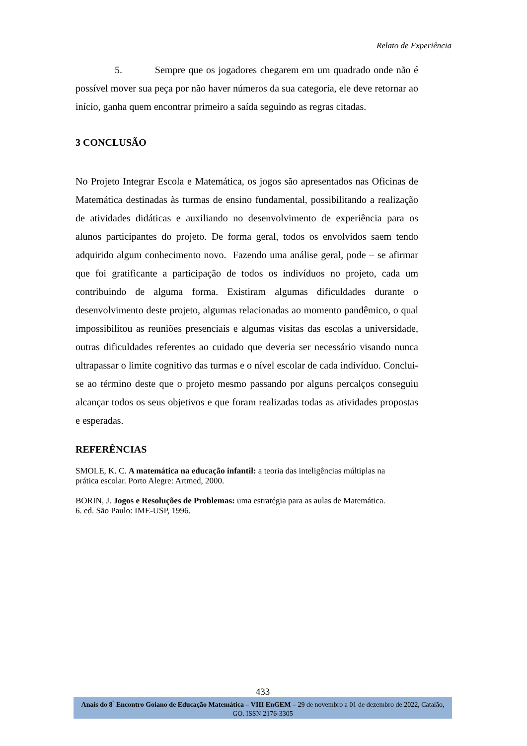Relato de Experiência
5. Sempre que os jogadores chegarem em um quadrado onde não é possível mover sua peça por não haver números da sua categoria, ele deve retornar ao início, ganha quem encontrar primeiro a saída seguindo as regras citadas.
3 CONCLUSÃO
No Projeto Integrar Escola e Matemática, os jogos são apresentados nas Oficinas de Matemática destinadas às turmas de ensino fundamental, possibilitando a realização de atividades didáticas e auxiliando no desenvolvimento de experiência para os alunos participantes do projeto. De forma geral, todos os envolvidos saem tendo adquirido algum conhecimento novo. Fazendo uma análise geral, pode – se afirmar que foi gratificante a participação de todos os indivíduos no projeto, cada um contribuindo de alguma forma. Existiram algumas dificuldades durante o desenvolvimento deste projeto, algumas relacionadas ao momento pandêmico, o qual impossibilitou as reuniões presenciais e algumas visitas das escolas a universidade, outras dificuldades referentes ao cuidado que deveria ser necessário visando nunca ultrapassar o limite cognitivo das turmas e o nível escolar de cada indivíduo. Conclui-se ao término deste que o projeto mesmo passando por alguns percalços conseguiu alcançar todos os seus objetivos e que foram realizadas todas as atividades propostas e esperadas.
REFERÊNCIAS
SMOLE, K. C. A matemática na educação infantil: a teoria das inteligências múltiplas na prática escolar. Porto Alegre: Artmed, 2000.
BORIN, J. Jogos e Resoluções de Problemas: uma estratégia para as aulas de Matemática. 6. ed. São Paulo: IME-USP, 1996.
433
Anais do 8<sup>º</sup> Encontro Goiano de Educação Matemática – VIII EnGEM – 29 de novembro a 01 de dezembro de 2022, Catalão, GO. ISSN 2176-3305